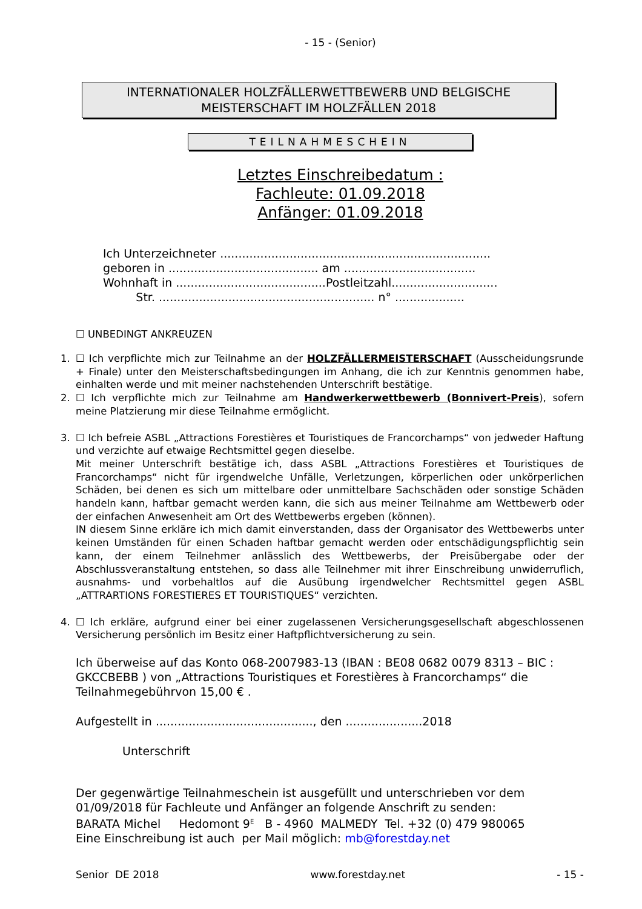- 15 - (Senior)
INTERNATIONALER HOLZFÄLLERWETTBEWERB UND BELGISCHE MEISTERSCHAFT IM HOLZFÄLLEN 2018
TEILNAHMESCHEIN
Letztes Einschreibedatum :
Fachleute: 01.09.2018
Anfänger: 01.09.2018
Ich Unterzeichneter .......................................................................... geboren in ......................................... am .................................... Wohnhaft in .........................................Postleitzahl............................. Str. ........................................................... n° ...................
☐ UNBEDINGT ANKREUZEN
1. ☐ Ich verpflichte mich zur Teilnahme an der HOLZFÄLLERMEISTERSCHAFT (Ausscheidungsrunde + Finale) unter den Meisterschaftsbedingungen im Anhang, die ich zur Kenntnis genommen habe, einhalten werde und mit meiner nachstehenden Unterschrift bestätige.
2. ☐ Ich verpflichte mich zur Teilnahme am Handwerkerwettbewerb (Bonnivert-Preis), sofern meine Platzierung mir diese Teilnahme ermöglicht.
3. ☐ Ich befreie ASBL „Attractions Forestières et Touristiques de Francorchamps“ von jedweder Haftung und verzichte auf etwaige Rechtsmittel gegen dieselbe.
Mit meiner Unterschrift bestätige ich, dass ASBL „Attractions Forestières et Touristiques de Francorchamps“ nicht für irgendwelche Unfälle, Verletzungen, körperlichen oder unkörperlichen Schäden, bei denen es sich um mittelbare oder unmittelbare Sachschäden oder sonstige Schäden handeln kann, haftbar gemacht werden kann, die sich aus meiner Teilnahme am Wettbewerb oder der einfachen Anwesenheit am Ort des Wettbewerbs ergeben (können).
IN diesem Sinne erkläre ich mich damit einverstanden, dass der Organisator des Wettbewerbs unter keinen Umständen für einen Schaden haftbar gemacht werden oder entschädigungspflichtig sein kann, der einem Teilnehmer anlässlich des Wettbewerbs, der Preisübergabe oder der Abschlussveranstaltung entstehen, so dass alle Teilnehmer mit ihrer Einschreibung unwiderruflich, ausnahms- und vorbehaltlos auf die Ausübung irgendwelcher Rechtsmittel gegen ASBL „ATTRARTIONS FORESTIERES ET TOURISTIQUES“ verzichten.
4. ☐ Ich erkläre, aufgrund einer bei einer zugelassenen Versicherungsgesellschaft abgeschlossenen Versicherung persönlich im Besitz einer Haftpflichtversicherung zu sein.
Ich überweise auf das Konto 068-2007983-13 (IBAN : BE08 0682 0079 8313 – BIC : GKCCBEBB ) von „Attractions Touristiques et Forestières à Francorchamps“ die Teilnahmegebührvon 15,00 € .
Aufgestellt in ..........................................., den .....................2018
Unterschrift
Der gegenwärtige Teilnahmeschein ist ausgefüllt und unterschrieben vor dem 01/09/2018 für Fachleute und Anfänger an folgende Anschrift zu senden:
BARATA Michel Hedomont 9<sup>E</sup> B - 4960 MALMEDY Tel. +32 (0) 479 980065
Eine Einschreibung ist auch per Mail möglich: mb@forestday.net
Senior DE 2018 www.forestday.net - 15 -